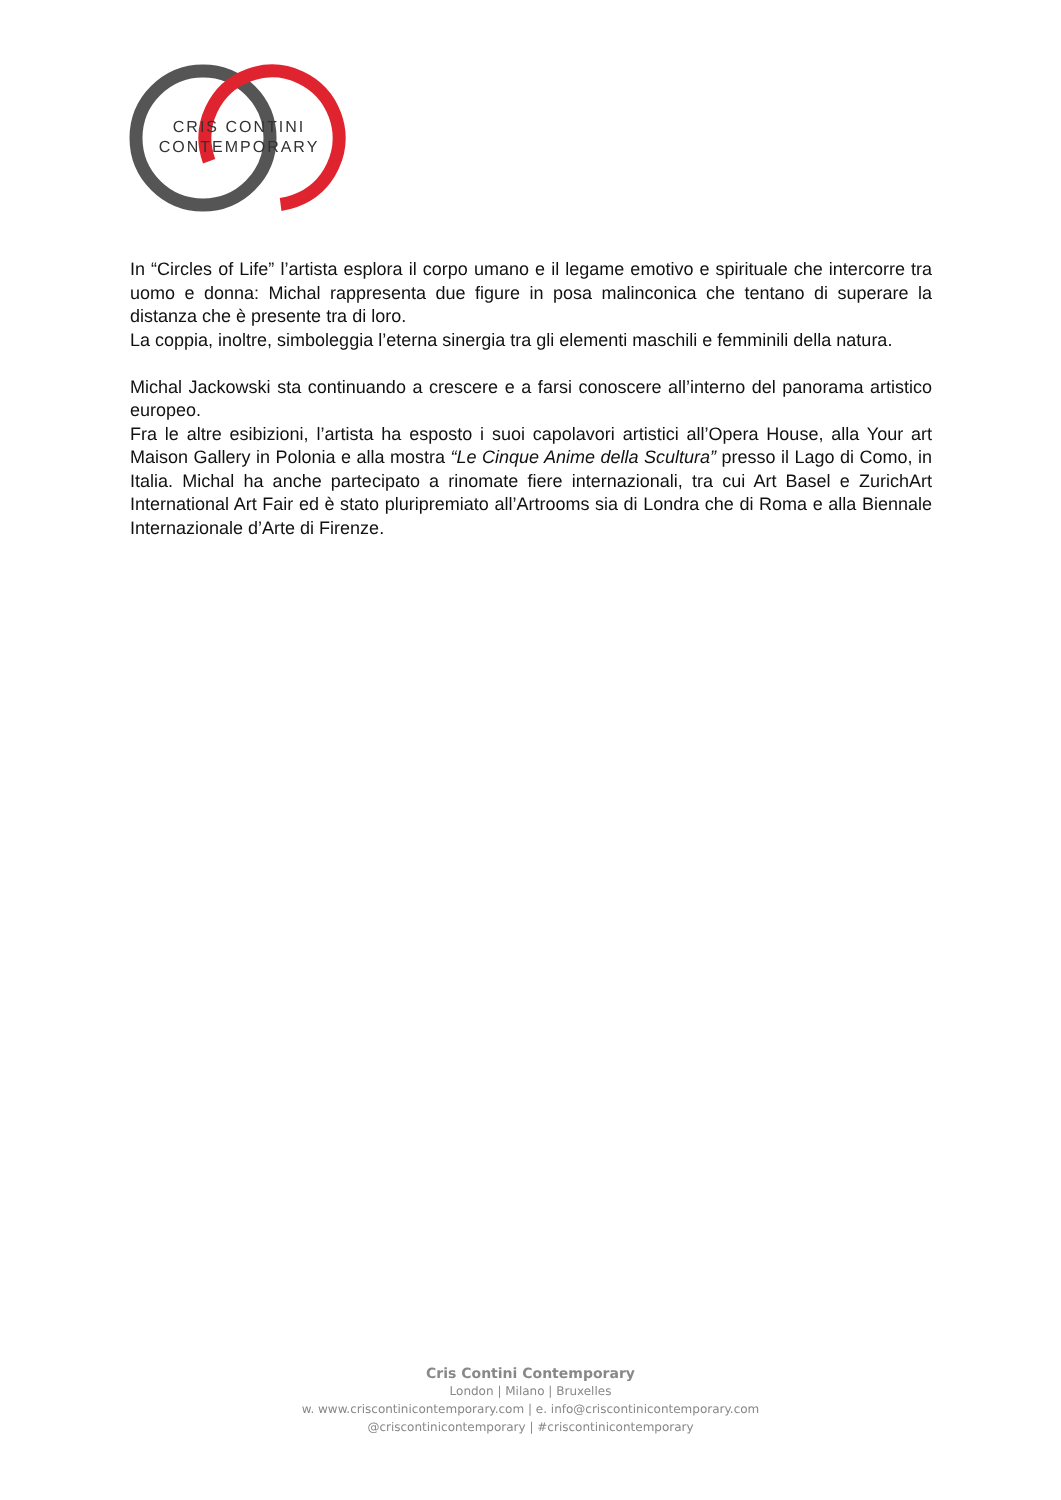CRIS CONTINI
CONTEMPORARY
In “Circles of Life” l’artista esplora il corpo umano e il legame emotivo e spirituale che intercorre tra uomo e donna: Michal rappresenta due figure in posa malinconica che tentano di superare la distanza che è presente tra di loro.
La coppia, inoltre, simboleggia l’eterna sinergia tra gli elementi maschili e femminili della natura.
Michal Jackowski sta continuando a crescere e a farsi conoscere all’interno del panorama artistico europeo.
Fra le altre esibizioni, l’artista ha esposto i suoi capolavori artistici all’Opera House, alla Your art Maison Gallery in Polonia e alla mostra “Le Cinque Anime della Scultura” presso il Lago di Como, in Italia. Michal ha anche partecipato a rinomate fiere internazionali, tra cui Art Basel e ZurichArt International Art Fair ed è stato pluripremiato all’Artrooms sia di Londra che di Roma e alla Biennale Internazionale d’Arte di Firenze.
Cris Contini Contemporary
London | Milano | Bruxelles
w. www.criscontinicontemporary.com | e. info@criscontinicontemporary.com
@criscontinicontemporary | #criscontinicontemporary